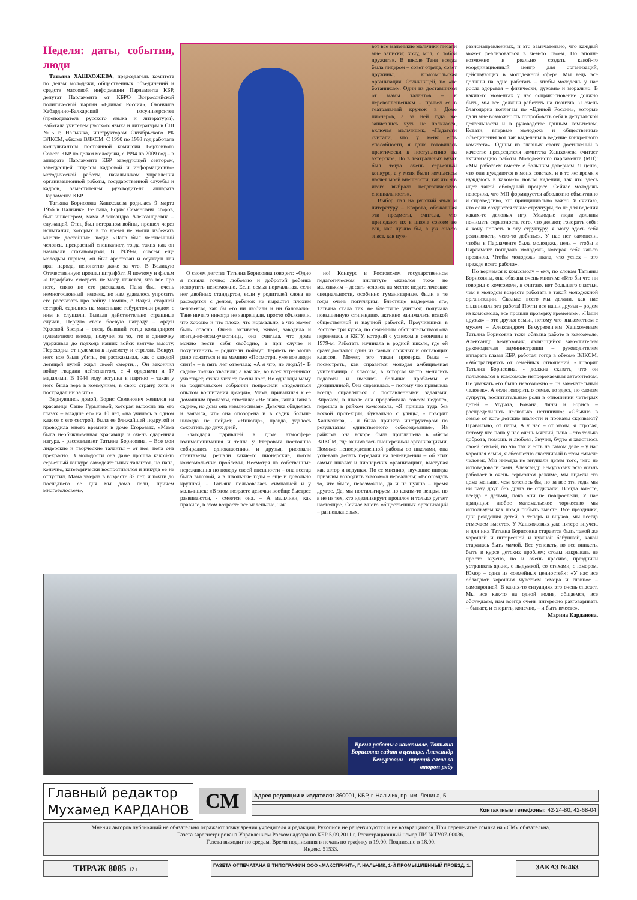Неделя: даты, события, люди
Татьяна ХАШХОЖЕВА, председатель комитета по делам молодежи, общественных объединений и средств массовой информации Парламента КБР, депутат Парламента от КБРО Всероссийской политической партии «Единая Россия». Окончила Кабардино-Балкарский госуниверситет (преподаватель русского языка и литературы). Работала учителем русского языка и литературы в СШ №5 г. Нальчика, инструктором Октябрьского РК ВЛКСМ, обкома ВЛКСМ. С 1990 по 1993 год работала консультантом постоянной комиссии Верховного Совета КБР по делам молодежи, с 1994 по 2009 год – в аппарате Парламента КБР заведующей сектором, заведующей отделом кадровой и информационно-методической работы, начальником управления организационной работы, государственной службы и кадров, заместителем руководителя аппарата Парламента КБР.
Татьяна Борисовна Хашхожева родилась 9 марта 1956 в Нальчике. Ее папа, Борис Семенович Егоров, был инженером, мама Александра Александровна – служащей. Отец был ветераном войны, прошел через испытания, которых в то время не могли избежать многие достойные люди: «Папа был честнейший человек, прекрасный специалист, тогда таких как он называли стахановцами. В 1939-м, совсем еще молодым парнем, он был арестован и осужден как враг народа, непонятно даже за что. В Великую Отечественную прошел штрафбат. Я поэтому и фильм «Штрафбат» смотреть не могу, кажется, что все про него, снято по его рассказам. Папа был очень немногословный человек, но нам удавалось упросить его рассказать про войну. Помню, с Надей, старшей сестрой, садились на маленькие табуреточки рядом с ним и слушали. Бывали действительно страшные случаи. Первую свою боевую награду – орден Красной Звезды – отец, бывший тогда командиром пулеметного взвода, получил за то, что в одиночку удерживал до подхода наших войск взятую высоту. Переходил от пулемета к пулемету и стрелял. Вокруг него все были убиты, он рассказывал, как с каждой летящей пулей ждал своей смерти… Он закончил войну гвардии лейтенантом, с 4 орденами и 17 медалями. В 1944 году вступил в партию – такая у него была вера в коммунизм, в свою страну, хоть и пострадал ни за что».
Вернувшись домой, Борис Семенович женился на красавице Саше Гурылевой, которая выросла на его глазах – младше его на 10 лет, она училась в одном классе с его сестрой, была ее ближайшей подругой и проводила много времени в доме Егоровых. «Мама была необыкновенная красавица и очень одаренная натура, - рассказывает Татьяна Борисовна. – Все мои лидерские и творческие таланты – от нее, пела она прекрасно. В молодости она даже прошла какой-то серьезный конкурс самодеятельных талантов, но папа, конечно, категорически воспротивился и никуда ее не отпустил. Мама умерла в возрасте 82 лет, и почти до последнего ее дня мы дома пели, причем многоголосьем».
О своем детстве Татьяна Борисовна говорит: «Одно я поняла точно: любовью и добротой ребенка испортить невозможно. Если семья нормальная, если нет двойных стандартов, если у родителей слова не расходятся с делом, ребенок не вырастет плохим человеком, как бы его ни любили и ни баловали». Тане ничего никогда не запрещали, просто объясняли, что хорошо и что плохо, что нормально, а что может быть опасно. Очень активная, живая, заводила и всегда-во-всем-участница, она считала, что дома можно вести себя свободно, а при случае и похулиганить – родители поймут. Терпеть не могла рано ложиться и на мамино «Посмотри, уже все люди спят!» – в пять лет отвечала: «А я что, не людь?!» В садике только хвалили: а как же, во всех утренниках участвует, стихи читает, песни поет. Но однажды маму на родительском собрании попросили «поделиться опытом воспитания дочери». Мама, привыкшая к ее домашним проказам, ответила: «Не знаю, какая Таня в садике, но дома она невыносимая». Девочка обиделась и заявила, что она опозорена и в садик больше никогда не пойдет. «Никогда», правда, удалось сократить до двух дней.
Благодаря царившей в доме атмосфере взаимопонимания и тепла у Егоровых постоянно собирались одноклассники и друзья, рисовали стенгазеты, решали какие-то пионерские, потом комсомольские проблемы. Несмотря на собственные переживания по поводу своей внешности – она всегда была высокой, а в школьные годы – еще и довольно крупной, – Татьяна пользовалась симпатией и у мальчишек: «В этом возрасте девочки вообще быстрее развиваются, - смеется она. – А мальчики, как правило, в этом возрасте все маленькие. Так
но! Конкурс в Ростовском государственном педагогическом институте оказался тоже не маленьким – десять человек на место: педагогические специальности, особенно гуманитарные, были в те годы очень популярны. Блестяще выдержав его, Татьяна стала так же блестяще учиться: получала повышенную стипендию, активно занималась всякой общественной и научной работой. Проучившись в Ростове три курса, по семейным обстоятельствам она перевелась в КБГУ, который с успехом и окончила в 1979-м. Работать начинала в родной школе, где ей сразу достался один из самых сложных и отстающих классов. Может, это такая проверка была – посмотреть, как справится молодая амбициозная учительница с классом, в котором часто менялись педагоги и имелись большие проблемы с дисциплиной. Она справилась – потому что привыкла всегда справляться с поставленными задачами. Впрочем, в школе она проработала совсем недолго, перешла в райком комсомола. «Я пришла туда без всякой протекции, буквально с улицы, - говорит Хашхожева, - и была принята инструктором по результатам единственного собеседования». Из райкома она вскоре была приглашена в обком ВЛКСМ, где занималась пионерскими организациями. Помимо непосредственной работы со школами, она успевала делать передачи на телевидении – об этих самых школах и пионерских организациях, выступая как автор и ведущая. По ее мнению, звучащие иногда призывы возродить комсомол нереальны: «Воссоздать то, что было, невозможно, да и не нужно – время другое. Да, мы ностальгируем по каким-то вещам, но я не из тех, кто идеализирует прошлое и только ругает настоящее. Сейчас много общественных организаций – разноплановых,
вот все маленькие мальчики писали мне записки: хочу, мол, с тобой дружить». В школе Таня всегда была лидером – совет отряда, совет дружины, комсомольская организация. Отличницей, но «не ботаником». Один из доставшихся от мамы талантов – к перевоплощениям – привел ее в театральный кружок в Доме пионеров, а за ней туда же записались чуть не полкласса, включая мальчишек. «Педагоги считали, что у меня есть способности, я даже готовилась практически к поступлению на актерское. Но в театральных вузах был тогда очень серьезный конкурс, а у меня были комплексы насчет моей внешности, так что я в итоге выбрала педагогическую специальность».
Выбор пал на русский язык и литературу – Егорова, обожавшая эти предметы, считала, что преподают их в школе совсем не так, как нужно бы, а уж она-то знает, как нуж-
разнонаправленных, и это замечательно, что каждый может реализоваться в чем-то своем. Но вполне возможно и реально создать какой-то координационный центр для организаций, действующих в молодежной сфере. Мы ведь все должны на одно работать – чтобы молодежь у нас росла здоровая – физически, духовно и морально. В каких-то моментах у нас соприкосновение должно быть, мы все должны работать на позитив. Я очень благодарна коллегам по «Единой России», которые дали мне возможность попробовать себя в депутатской деятельности и в руководстве данным комитетом. Кстати, впервые молодежь и общественные объединения вот так выделены в ведение конкретного комитета». Одним из главных своих достижений в качестве председателя комитета Хашхожева считает активизацию работы Молодежного парламента (МП): «Мы работаем вместе с большим доверием. Я ценю, что они нуждаются в моих советах, и в то же время я нуждаюсь в каком-то новом видении, так что здесь идет такой обоюдный процесс. Сейчас молодежь поверила, что МП формируется абсолютно объективно и справедливо, это принципиально важно. Я считаю, что если создаются такие структуры, то не для ведения каких-то деловых игр. Молодые люди должны понимать серьезность того, что делают, говорить себе: я хочу попасть в эту структуру, я могу здесь себя реализовать, чего-то добиться. У нас нет самоцели, чтобы в Парламенте была молодежь, цель – чтобы в Парламент попадала молодежь, которая себя как-то проявила. Чтобы молодежь знала, что успех – это прежде всего работа».
Но вернемся к комсомолу – ему, по словам Татьяны Борисовны, она обязана очень многим: «Кто бы что ни говорил о комсомоле, я считаю, нет большего счастья, чем в молодом возрасте работать в такой молодежной организации. Сколько всего мы делали, как нас сплачивала эта работа! Почти все наши друзья – родом из комсомола, все прошли проверку временем». «Наши друзья» – это друзья семьи, потому что знакомством с мужем – Александром Бемурзовичем Хашхожевым Татьяна Борисовна тоже обязана работе в комсомоле. Александр Бемурзович, являющийся заместителем руководителя администрации – руководителем аппарата главы КБР, работал тогда в обкоме ВЛКСМ. «Абстрагируясь от семейных отношений, - говорит Татьяна Борисовна, - должна сказать, что он пользовался в комсомоле непререкаемым авторитетом. Не уважать его было невозможно – он замечательный человек». А если говорить о семье, то здесь, по словам супруги, воспитательные роли в отношении четверых детей – Мурата, Романа, Ляны и Бориса – распределились несколько нетипично: «Обычно в семье от кого детские шалости и проказы скрывают? Правильно, от папы. А у нас – от мамы, я строгая, потому что папа у нас очень мягкий, папа – это только доброта, помощь и любовь. Звучит, будто я хвастаюсь своей семьей, но это так и есть на самом деле – у нас хорошая семья, я абсолютно счастливый в этом смысле человек. Мы никогда не внушали детям того, чего не исповедовали сами. Александр Бемурзович всю жизнь работает в очень серьезном режиме, мы видели его дома меньше, чем хотелось бы, но за все эти годы мы ни разу друг без друга не отдыхали. Всегда вместе, всегда с детьми, пока они не повзрослели. У нас традиция: любое маломальское торжество мы используем как повод побыть вместе. Все праздники, дни рождения детей, а теперь и внуков, мы всегда отмечаем вместе». У Хашхожевых уже пятеро внучек, и для них Татьяна Борисовна старается быть такой же хорошей и интересной и нужной бабушкой, какой старалась быть мамой. Все успевать, во все вникать, быть в курсе детских проблем; столы накрывать не просто вкусно, но и очень красиво, праздники устраивать яркие, с выдумкой, со стихами, с юмором. Юмор – одна из «семейных ценностей»: «У нас все обладают хорошим чувством юмора и главное – самоиронией. В каких-то ситуациях это очень спасает. Мы все как-то на одной волне, общаемся, все обсуждаем, нам всегда очень интересно разговаривать – бывает, и спорить, конечно, – и быть вместе».
Марина Карданова.
Время работы в комсомоле. Татьяна Борисовна сидит в центре, Александр Бемурзович – третий слева во втором ряду
Главный редактор
Мухамед КАРДАНОВ
СМ
Адрес редакции и издателя: 360001, КБР, г. Нальчик, пр. им. Ленина, 5
Контактные телефоны: 42-24-80, 42-68-04
Мнения авторов публикаций не обязательно отражают точку зрения учредителя и редакции. Рукописи не рецензируются и не возвращаются. При перепечатке ссылка на «СМ» обязательна.
Газета зарегистрирована Управлением Роскомнадзора по КБР 5.09.2011 г. Регистрационный номер ПИ №ТУ07-00036.
Газета выходит по средам. Время подписания в печать по графику в 19.00. Подписано в 18.00.
Индекс 51533.
ТИРАЖ 8085 12+
ГАЗЕТА ОТПЕЧАТАНА В ТИПОГРАФИИ ООО «МАКСПРИНТ», Г. НАЛЬЧИК, 1-Й ПРОМЫШЛЕННЫЙ ПРОЕЗД, 1.
ЗАКАЗ №463